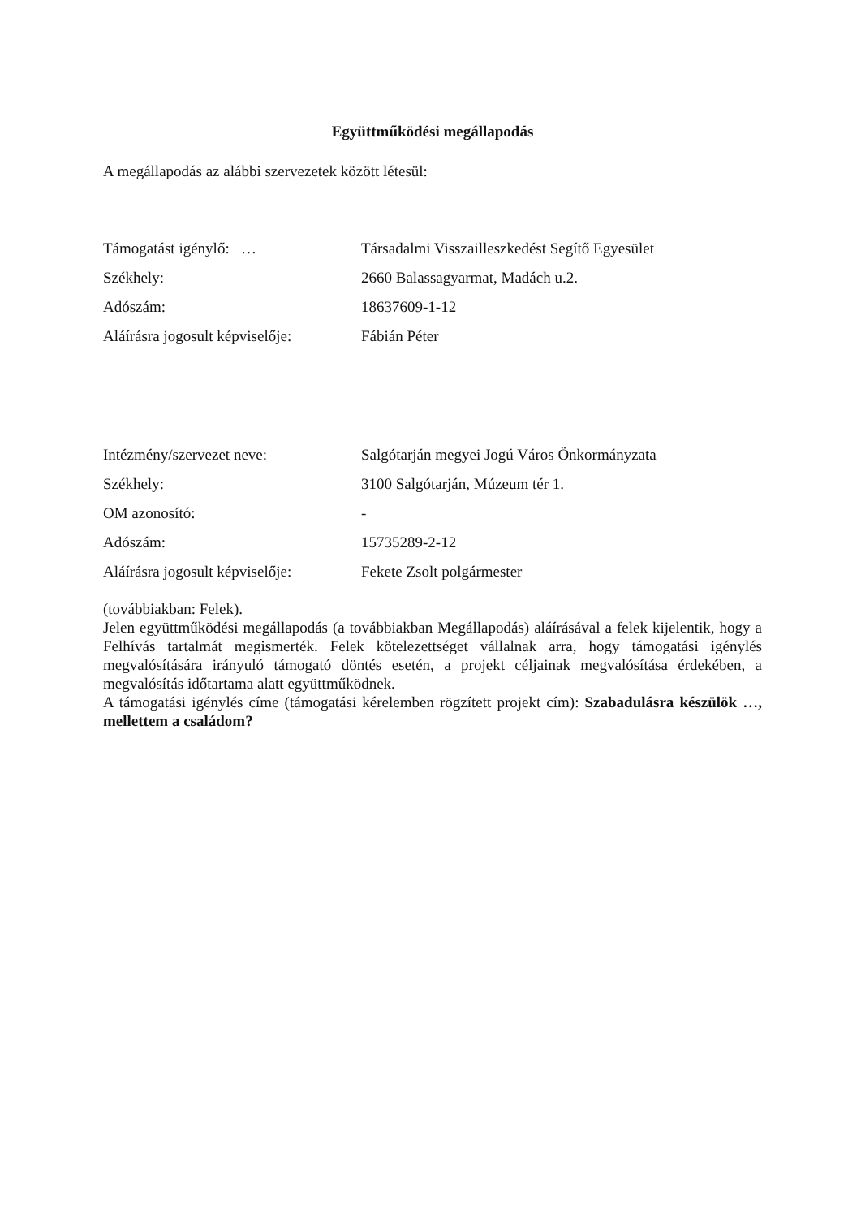Együttműködési megállapodás
A megállapodás az alábbi szervezetek között létesül:
Támogatást igénylő: … Társadalmi Visszailleszkedést Segítő Egyesület
Székhely: 2660 Balassagyarmat, Madách u.2.
Adószám: 18637609-1-12
Aláírásra jogosult képviselője:
Fábián Péter
Intézmény/szervezet neve: Salgótarján megyei Jogú Város Önkormányzata
Székhely: 3100 Salgótarján, Múzeum tér 1.
OM azonosító: -
Adószám: 15735289-2-12
Aláírásra jogosult képviselője:
Fekete Zsolt polgármester
(továbbiakban: Felek).
Jelen együttműködési megállapodás (a továbbiakban Megállapodás) aláírásával a felek kijelentik, hogy a Felhívás tartalmát megismerték. Felek kötelezettséget vállalnak arra, hogy támogatási igénylés megvalósítására irányuló támogató döntés esetén, a projekt céljainak megvalósítása érdekében, a megvalósítás időtartama alatt együttműködnek.
A támogatási igénylés címe (támogatási kérelemben rögzített projekt cím): Szabadulásra készülök …, mellettem a családom?